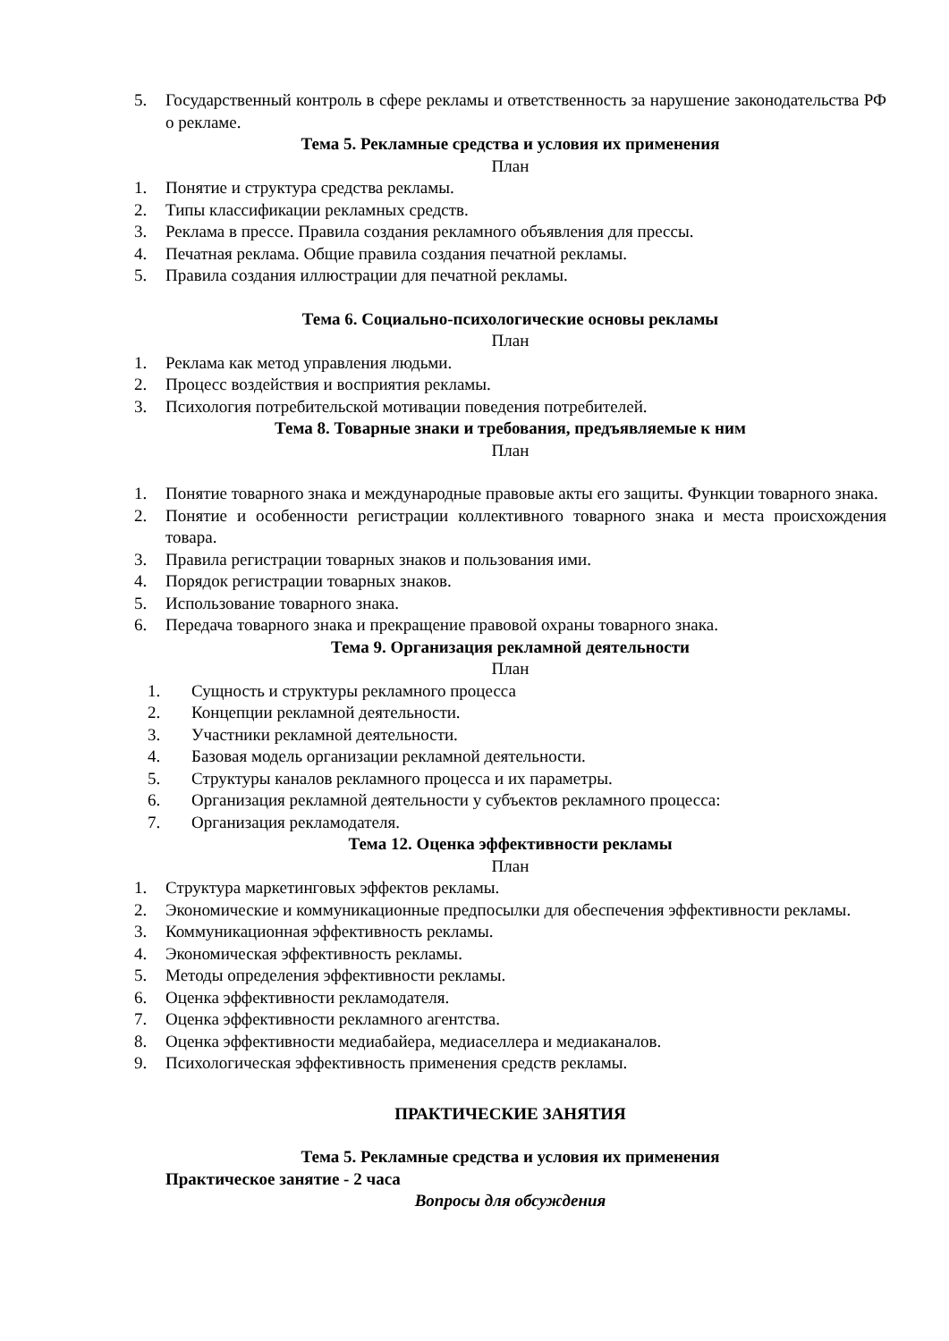5. Государственный контроль в сфере рекламы и ответственность за нарушение законодательства РФ о рекламе.
Тема 5. Рекламные средства и условия их применения
План
1. Понятие и структура средства рекламы.
2. Типы классификации рекламных средств.
3. Реклама в прессе. Правила создания рекламного объявления для прессы.
4. Печатная реклама. Общие правила создания печатной рекламы.
5. Правила создания иллюстрации для печатной рекламы.
Тема 6. Социально-психологические основы рекламы
План
1. Реклама как метод управления людьми.
2. Процесс воздействия и восприятия рекламы.
3. Психология потребительской мотивации поведения потребителей.
Тема 8. Товарные знаки и требования, предъявляемые к ним
План
1. Понятие товарного знака и международные правовые акты его защиты. Функции товарного знака.
2. Понятие и особенности регистрации коллективного товарного знака и места происхождения товара.
3. Правила регистрации товарных знаков и пользования ими.
4. Порядок регистрации товарных знаков.
5. Использование товарного знака.
6. Передача товарного знака и прекращение правовой охраны товарного знака.
Тема 9. Организация рекламной деятельности
План
1. Сущность и структуры рекламного процесса
2. Концепции рекламной деятельности.
3. Участники рекламной деятельности.
4. Базовая модель организации рекламной деятельности.
5. Структуры каналов рекламного процесса и их параметры.
6. Организация рекламной деятельности у субъектов рекламного процесса:
7. Организация рекламодателя.
Тема 12. Оценка эффективности рекламы
План
1. Структура маркетинговых эффектов рекламы.
2. Экономические и коммуникационные предпосылки для обеспечения эффективности рекламы.
3. Коммуникационная эффективность рекламы.
4. Экономическая эффективность рекламы.
5. Методы определения эффективности рекламы.
6. Оценка эффективности рекламодателя.
7. Оценка эффективности рекламного агентства.
8. Оценка эффективности медиабайера, медиаселлера и медиаканалов.
9. Психологическая эффективность применения средств рекламы.
ПРАКТИЧЕСКИЕ ЗАНЯТИЯ
Тема 5. Рекламные средства и условия их применения
Практическое занятие - 2 часа
Вопросы для обсуждения